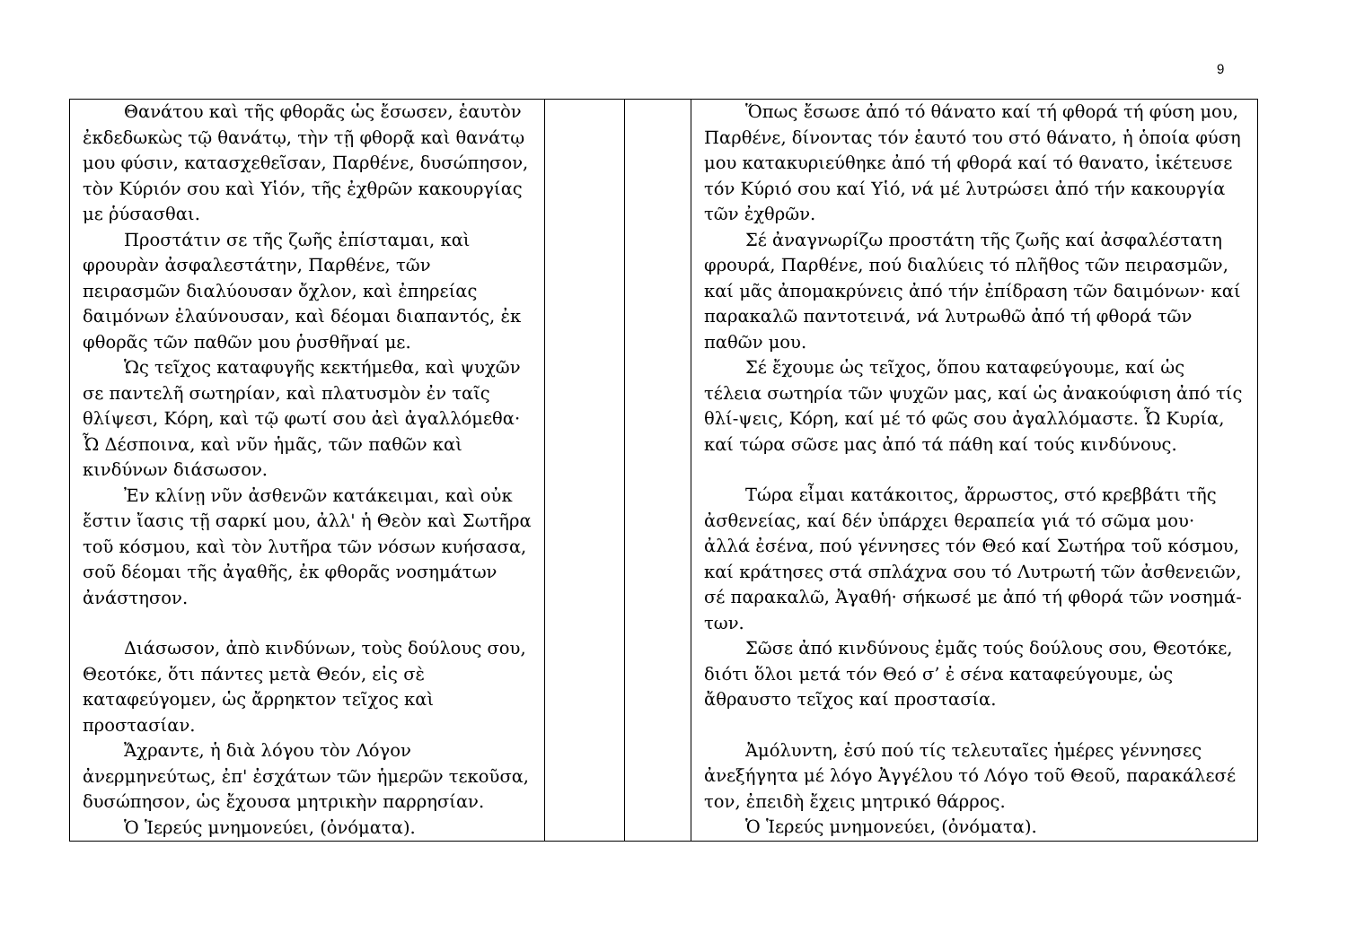9
| Θανάτου καὶ τῆς φθορᾶς ὡς ἔσωσεν, ἑαυτὸν ἐκδεδωκὼς τῷ θανάτῳ, τὴν τῇ φθορᾷ καὶ θανάτῳ μου φύσιν, κατασχεθεῖσαν, Παρθένε, δυσώπησον, τὸν Κύριόν σου καὶ Υἱόν, τῆς ἐχθρῶν κακουργίας με ῥύσασθαι. Προστάτιν σε τῆς ζωῆς ἐπίσταμαι, καὶ φρουρὰν ἀσφαλεστάτην, Παρθένε, τῶν πειρασμῶν διαλύουσαν ὄχλον, καὶ ἐπηρείας δαιμόνων ἐλαύνουσαν, καὶ δέομαι διαπαντός, ἐκ φθορᾶς τῶν παθῶν μου ῥυσθῆναί με. Ὡς τεῖχος καταφυγῆς κεκτήμεθα, καὶ ψυχῶν σε παντελῆ σωτηρίαν, καὶ πλατυσμὸν ἐν ταῖς θλίψεσι, Κόρη, καὶ τῷ φωτί σου ἀεὶ ἀγαλλόμεθα· Ὦ Δέσποινα, καὶ νῦν ἡμᾶς, τῶν παθῶν καὶ κινδύνων διάσωσον. Ἐν κλίνῃ νῦν ἀσθενῶν κατάκειμαι, καὶ οὐκ ἔστιν ἴασις τῇ σαρκί μου, ἀλλ' ἡ Θεὸν καὶ Σωτῆρα τοῦ κόσμου, καὶ τὸν λυτῆρα τῶν νόσων κυήσασα, σοῦ δέομαι τῆς ἀγαθῆς, ἐκ φθορᾶς νοσημάτων ἀνάστησον. Διάσωσον, ἀπὸ κινδύνων, τοὺς δούλους σου, Θεοτόκε, ὅτι πάντες μετὰ Θεόν, εἰς σὲ καταφεύγομεν, ὡς ἄρρηκτον τεῖχος καὶ προστασίαν. Ἄχραντε, ἡ διὰ λόγου τὸν Λόγον ἀνερμηνεύτως, ἐπ' ἐσχάτων τῶν ἡμερῶν τεκοῦσα, δυσώπησον, ὡς ἔχουσα μητρικὴν παρρησίαν. Ὁ Ἱερεύς μνημονεύει, (ὀνόματα). | | | Ὅπως ἔσωσε ἀπό τό θάνατο καί τή φθορά τή φύση μου, Παρθένε, δίνοντας τόν ἑαυτό του στό θάνατο, ἡ ὁποία φύση μου κατακυριεύθηκε ἀπό τή φθορά καί τό θανατο, ἱκέτευσε τόν Κύριό σου καί Υἱό, νά μέ λυτρώσει ἀπό τήν κακουργία τῶν ἐχθρῶν. Σέ ἀναγνωρίζω προστάτη τῆς ζωῆς καί ἀσφαλέστατη φρουρά, Παρθένε, πού διαλύεις τό πλῆθος τῶν πειρασμῶν, καί μᾶς ἀπομακρύνεις ἀπό τήν ἐπίδραση τῶν δαιμόνων· καί παρακαλῶ παντοτεινά, νά λυτρωθῶ ἀπό τή φθορά τῶν παθῶν μου. Σέ ἔχουμε ὡς τεῖχος, ὅπου καταφεύγουμε, καί ὡς τέλεια σωτηρία τῶν ψυχῶν μας, καί ὡς ἀνακούφιση ἀπό τίς θλί-ψεις, Κόρη, καί μέ τό φῶς σου ἀγαλλόμαστε. Ὦ Κυρία, καί τώρα σῶσε μας ἀπό τά πάθη καί τούς κινδύνους. Τώρα εἶμαι κατάκοιτος, ἄρρωστος, στό κρεββάτι τῆς ἀσθενείας, καί δέν ὑπάρχει θεραπεία γιά τό σῶμα μου· ἀλλά ἐσένα, πού γέννησες τόν Θεό καί Σωτήρα τοῦ κόσμου, καί κράτησες στά σπλάχνα σου τό Λυτρωτή τῶν ἀσθενειῶν, σέ παρακαλῶ, Ἀγαθή· σήκωσέ με ἀπό τή φθορά τῶν νοσημά-των. Σῶσε ἀπό κινδύνους ἐμᾶς τούς δούλους σου, Θεοτόκε, διότι ὅλοι μετά τόν Θεό σ’ ἐ σένα καταφεύγουμε, ὡς ἄθραυστο τεῖχος καί προστασία. Ἀμόλυντη, ἐσύ πού τίς τελευταῖες ἡμέρες γέννησες ἀνεξήγητα μέ λόγο Ἀγγέλου τό Λόγο τοῦ Θεοῦ, παρακάλεσέ τον, ἐπειδὴ ἔχεις μητρικό θάρρος. Ὁ Ἱερεύς μνημονεύει, (ὀνόματα). |